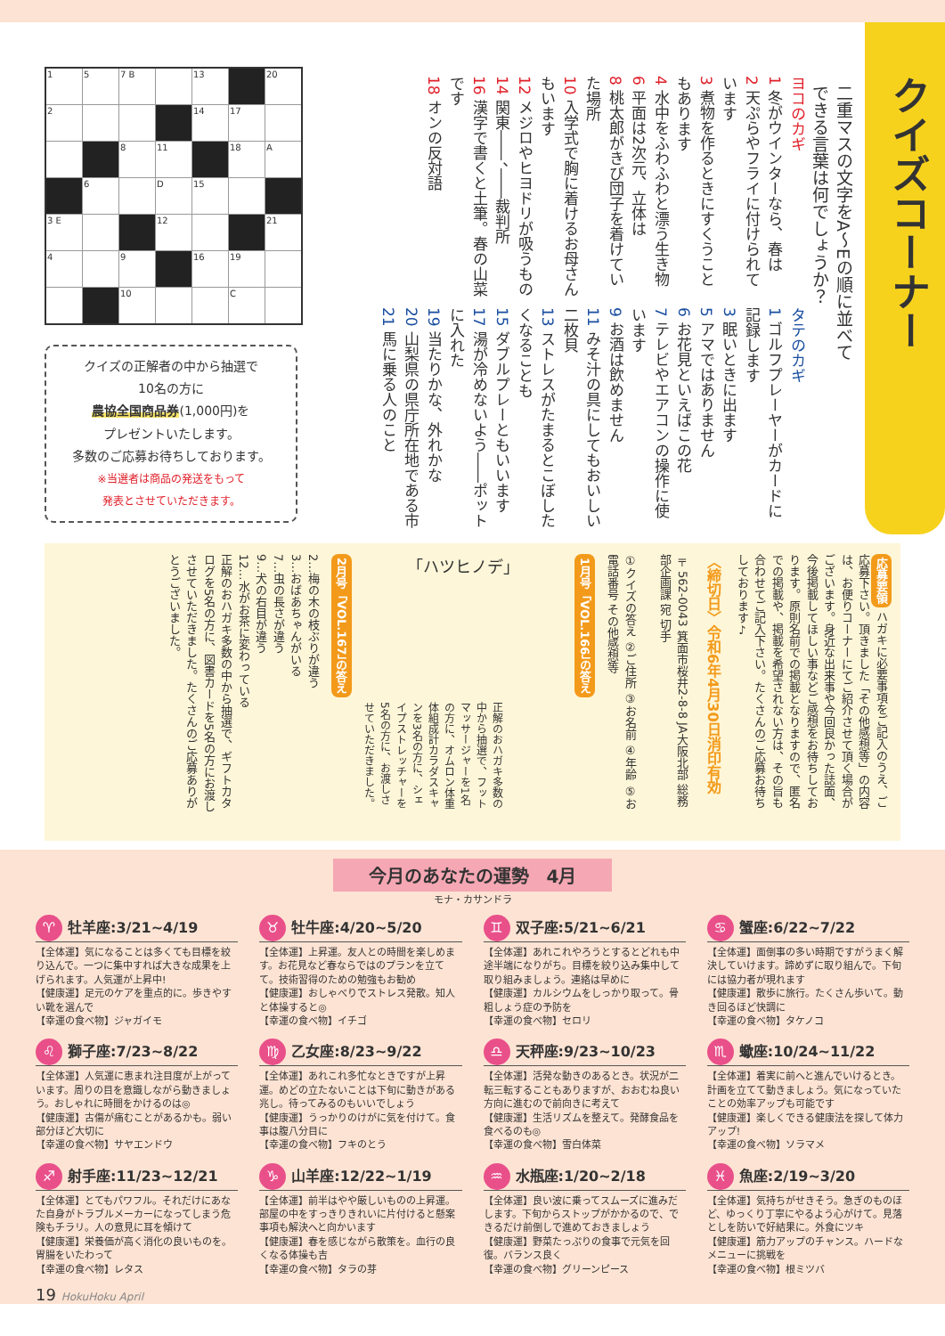| 1 | 5 | 7 B | | 13 | | 20 |
| 2 | | | | 14 | 17 | |
| | | 8 | 11 | | 18 | A |
| | 6 | | D | 15 | | |
| 3 E | | | 12 | | | 21 |
| 4 | | 9 | | 16 | 19 | |
| | | 10 | | | C | |
クイズの正解者の中から抽選で
10名の方に
農協全国商品券(1,000円)を
プレゼントいたします。
多数のご応募お待ちしております。
※当選者は商品の発送をもって
発表とさせていただきます。
クイズコーナー
二重マスの文字をA～Eの順に並べて
できる言葉は何でしょうか？
ヨコのカギ
1 冬がウインターなら、春は
2 天ぷらやフライに付けられています
3 煮物を作るときにすくうこともあります
4 水中をふわふわと漂う生き物
6 平面は2次元、立体は
8 桃太郎がきび団子を着けていた場所
10 入学式で胸に着けるお母さんもいます
12 メジロやヒヨドリが吸うもの
14 関東――、――裁判所
16 漢字で書くと土筆。春の山菜です
18 オンの反対語
タテのカギ
1 ゴルフプレーヤーがカードに記録します
3 眠いときに出ます
5 アマではありません
6 お花見といえばこの花
7 テレビやエアコンの操作に使います
9 お酒は飲めません
11 みそ汁の具にしてもおいしい二枚貝
13 ストレスがたまるとこぼしたくなることも
15 ダブルプレーともいいます
17 湯が冷めないよう――ポットに入れた
19 当たりかな、外れかな
20 山梨県の県庁所在地である市
21 馬に乗る人のこと
応募要領 ハガキに必要事項をご記入のうえ、ご応募下さい。頂きました「その他感想等」の内容は、お便りコーナーにてご紹介させて頂く場合がございます。身近な出来事や今回良かった誌面、今後掲載してほしい事などご感想をお待ちしております。原則名前での掲載となりますので、匿名での掲載や、掲載を希望されない方は、その旨も合わせてご記入下さい。たくさんのご応募お待ちしております♪
〈締切日〉令和6年4月30日消印有効
〒562-0043 箕面市桜井2-8-8 JA大阪北部 総務部企画課 宛 切手
①クイズの答え ②ご住所 ③お名前 ④年齢 ⑤お電話番号 その他感想等
1月号「VOL.166」の答え
「ハツヒノデ」
正解のおハガキ多数の中から抽選で、フットマッサージャーを1名の方に、オムロン体重体組成計カラダスキャンを3名の方に、シェイプストレッチャーを5名の方に、お渡しさせていただきました。
2月号「VOL.167」の答え
2…梅の木の枝ぶりが違う
3…おばあちゃんがいる
7…虫の長さが違う
9…犬の右目が違う
12…水がお茶に変わっている
正解のおハガキ多数の中から抽選で、ギフトカタログを5名の方に、図書カードを5名の方にお渡しさせていただきました。たくさんのご応募ありがとうございました。
今月のあなたの運勢　4月
モナ・カサンドラ
♈ 牡羊座:3/21~4/19
【全体運】気になることは多くても目標を絞り込んで。一つに集中すれば大きな成果を上げられます。人気運が上昇中!
【健康運】足元のケアを重点的に。歩きやすい靴を選んで
【幸運の食べ物】ジャガイモ
♉ 牡牛座:4/20~5/20
【全体運】上昇運。友人との時間を楽しめます。お花見など春ならではのプランを立てて。技術習得のための勉強もお勧め
【健康運】おしゃべりでストレス発散。知人と体操すると◎
【幸運の食べ物】イチゴ
♊ 双子座:5/21~6/21
【全体運】あれこれやろうとするとどれも中途半端になりがち。目標を絞り込み集中して取り組みましょう。連絡は早めに
【健康運】カルシウムをしっかり取って。骨粗しょう症の予防を
【幸運の食べ物】セロリ
♋ 蟹座:6/22~7/22
【全体運】面倒事の多い時期ですがうまく解決していけます。諦めずに取り組んで。下旬には協力者が現れます
【健康運】散歩に旅行。たくさん歩いて。動き回るほど快調に
【幸運の食べ物】タケノコ
♌ 獅子座:7/23~8/22
【全体運】人気運に恵まれ注目度が上がっています。周りの目を意識しながら動きましょう。おしゃれに時間をかけるのは◎
【健康運】古傷が痛むことがあるかも。弱い部分ほど大切に
【幸運の食べ物】サヤエンドウ
♍ 乙女座:8/23~9/22
【全体運】あれこれ多忙なときですが上昇運。めどの立たないことは下旬に動きがある兆し。待ってみるのもいいでしょう
【健康運】うっかりのけがに気を付けて。食事は腹八分目に
【幸運の食べ物】フキのとう
♎ 天秤座:9/23~10/23
【全体運】活発な動きのあるとき。状況が二転三転することもありますが、おおむね良い方向に進むので前向きに考えて
【健康運】生活リズムを整えて。発酵食品を食べるのも◎
【幸運の食べ物】雪白体菜
♏ 蠍座:10/24~11/22
【全体運】着実に前へと進んでいけるとき。計画を立てて動きましょう。気になっていたことの効率アップも可能です
【健康運】楽しくできる健康法を探して体力アップ!
【幸運の食べ物】ソラマメ
♐ 射手座:11/23~12/21
【全体運】とてもパワフル。それだけにあなた自身がトラブルメーカーになってしまう危険もチラリ。人の意見に耳を傾けて
【健康運】栄養価が高く消化の良いものを。胃腸をいたわって
【幸運の食べ物】レタス
♑ 山羊座:12/22~1/19
【全体運】前半はやや厳しいものの上昇運。部屋の中をすっきりきれいに片付けると懸案事項も解決へと向かいます
【健康運】春を感じながら散策を。血行の良くなる体操も吉
【幸運の食べ物】タラの芽
♒ 水瓶座:1/20~2/18
【全体運】良い波に乗ってスムーズに進みだします。下旬からストップがかかるので、できるだけ前倒しで進めておきましょう
【健康運】野菜たっぷりの食事で元気を回復。バランス良く
【幸運の食べ物】グリーンピース
♓ 魚座:2/19~3/20
【全体運】気持ちがせきそう。急ぎのものほど、ゆっくり丁寧にやるよう心がけて。見落としを防いで好結果に。外食にツキ
【健康運】筋力アップのチャンス。ハードなメニューに挑戦を
【幸運の食べ物】根ミツバ
19 HokuHoku April